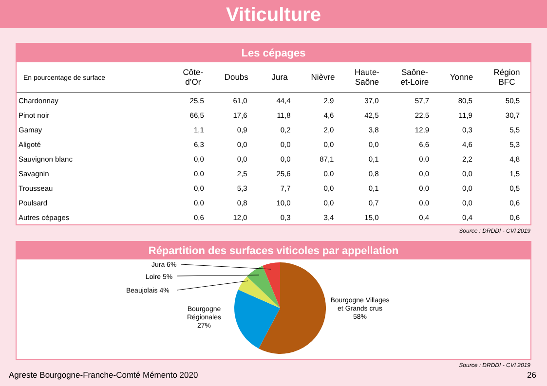Viticulture
Les cépages
| En pourcentage de surface | Côte- d’Or | Doubs | Jura | Nièvre | Haute- Saône | Saône- et-Loire | Yonne | Région BFC |
| --- | --- | --- | --- | --- | --- | --- | --- | --- |
| Chardonnay | 25,5 | 61,0 | 44,4 | 2,9 | 37,0 | 57,7 | 80,5 | 50,5 |
| Pinot noir | 66,5 | 17,6 | 11,8 | 4,6 | 42,5 | 22,5 | 11,9 | 30,7 |
| Gamay | 1,1 | 0,9 | 0,2 | 2,0 | 3,8 | 12,9 | 0,3 | 5,5 |
| Aligoté | 6,3 | 0,0 | 0,0 | 0,0 | 0,0 | 6,6 | 4,6 | 5,3 |
| Sauvignon blanc | 0,0 | 0,0 | 0,0 | 87,1 | 0,1 | 0,0 | 2,2 | 4,8 |
| Savagnin | 0,0 | 2,5 | 25,6 | 0,0 | 0,8 | 0,0 | 0,0 | 1,5 |
| Trousseau | 0,0 | 5,3 | 7,7 | 0,0 | 0,1 | 0,0 | 0,0 | 0,5 |
| Poulsard | 0,0 | 0,8 | 10,0 | 0,0 | 0,7 | 0,0 | 0,0 | 0,6 |
| Autres cépages | 0,6 | 12,0 | 0,3 | 3,4 | 15,0 | 0,4 | 0,4 | 0,6 |
Source : DRDDI - CVI 2019
Répartition des surfaces viticoles par appellation
Jura 6%
Loire 5%
Beaujolais 4%
Bourgogne
Régionales
27%
Bourgogne Villages
et Grands crus
58%
Source : DRDDI - CVI 2019
Agreste Bourgogne-Franche-Comté Mémento 2020 26